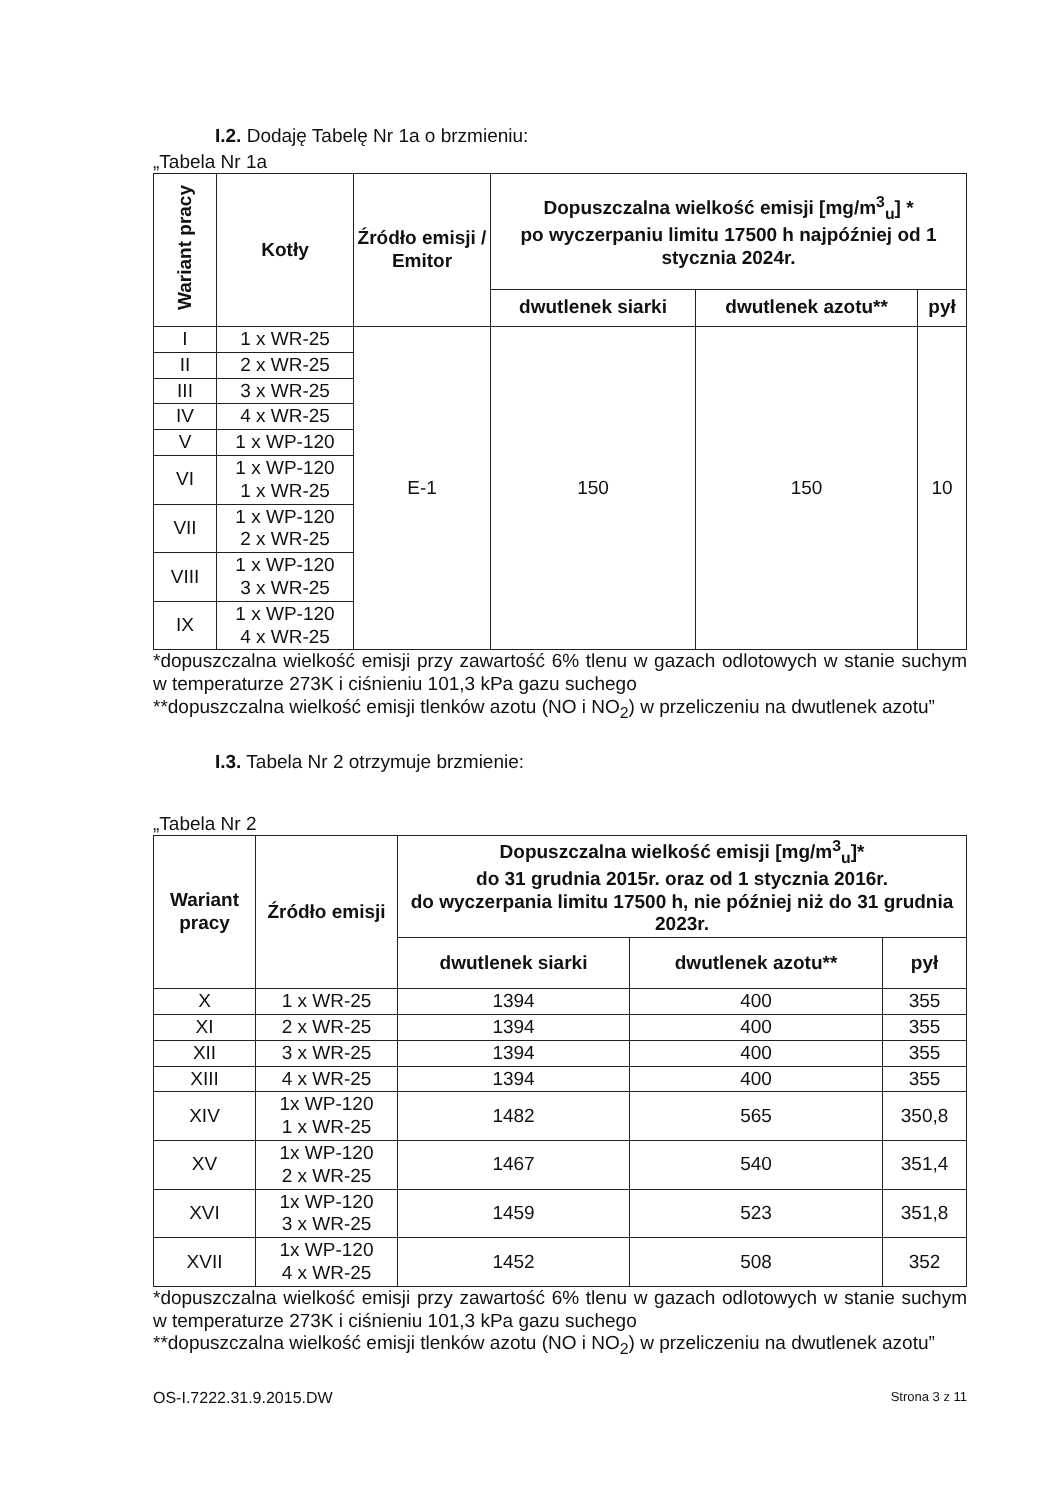I.2. Dodaję Tabelę Nr 1a o brzmieniu:
„Tabela Nr 1a
| Wariant pracy | Kotły | Źródło emisji / Emitor | Dopuszczalna wielkość emisji [mg/m<sup>3</sup><sub>u</sub>] * po wyczerpaniu limitu 17500 h najpóźniej od 1 stycznia 2024r. | | |
| --- | --- | --- | --- | --- | --- |
| | | | dwutlenek siarki | dwutlenek azotu** | pył |
| I | 1 x WR-25 | E-1 | 150 | 150 | 10 |
| II | 2 x WR-25 | | | | |
| III | 3 x WR-25 | | | | |
| IV | 4 x WR-25 | | | | |
| V | 1 x WP-120 | | | | |
| VI | 1 x WP-120 1 x WR-25 | | | | |
| VII | 1 x WP-120 2 x WR-25 | | | | |
| VIII | 1 x WP-120 3 x WR-25 | | | | |
| IX | 1 x WP-120 4 x WR-25 | | | | |
*dopuszczalna wielkość emisji przy zawartość 6% tlenu w gazach odlotowych w stanie suchym w temperaturze 273K i ciśnieniu 101,3 kPa gazu suchego
**dopuszczalna wielkość emisji tlenków azotu (NO i NO<sub>2</sub>) w przeliczeniu na dwutlenek azotu”
I.3. Tabela Nr 2 otrzymuje brzmienie:
„Tabela Nr 2
| Wariant pracy | Źródło emisji | Dopuszczalna wielkość emisji [mg/m<sup>3</sup><sub>u</sub>]* do 31 grudnia 2015r. oraz od 1 stycznia 2016r. do wyczerpania limitu 17500 h, nie później niż do 31 grudnia 2023r. | | |
| --- | --- | --- | --- | --- |
| | | dwutlenek siarki | dwutlenek azotu** | pył |
| X | 1 x WR-25 | 1394 | 400 | 355 |
| XI | 2 x WR-25 | 1394 | 400 | 355 |
| XII | 3 x WR-25 | 1394 | 400 | 355 |
| XIII | 4 x WR-25 | 1394 | 400 | 355 |
| XIV | 1x WP-120 1 x WR-25 | 1482 | 565 | 350,8 |
| XV | 1x WP-120 2 x WR-25 | 1467 | 540 | 351,4 |
| XVI | 1x WP-120 3 x WR-25 | 1459 | 523 | 351,8 |
| XVII | 1x WP-120 4 x WR-25 | 1452 | 508 | 352 |
*dopuszczalna wielkość emisji przy zawartość 6% tlenu w gazach odlotowych w stanie suchym w temperaturze 273K i ciśnieniu 101,3 kPa gazu suchego
**dopuszczalna wielkość emisji tlenków azotu (NO i NO<sub>2</sub>) w przeliczeniu na dwutlenek azotu”
OS-I.7222.31.9.2015.DW Strona 3 z 11